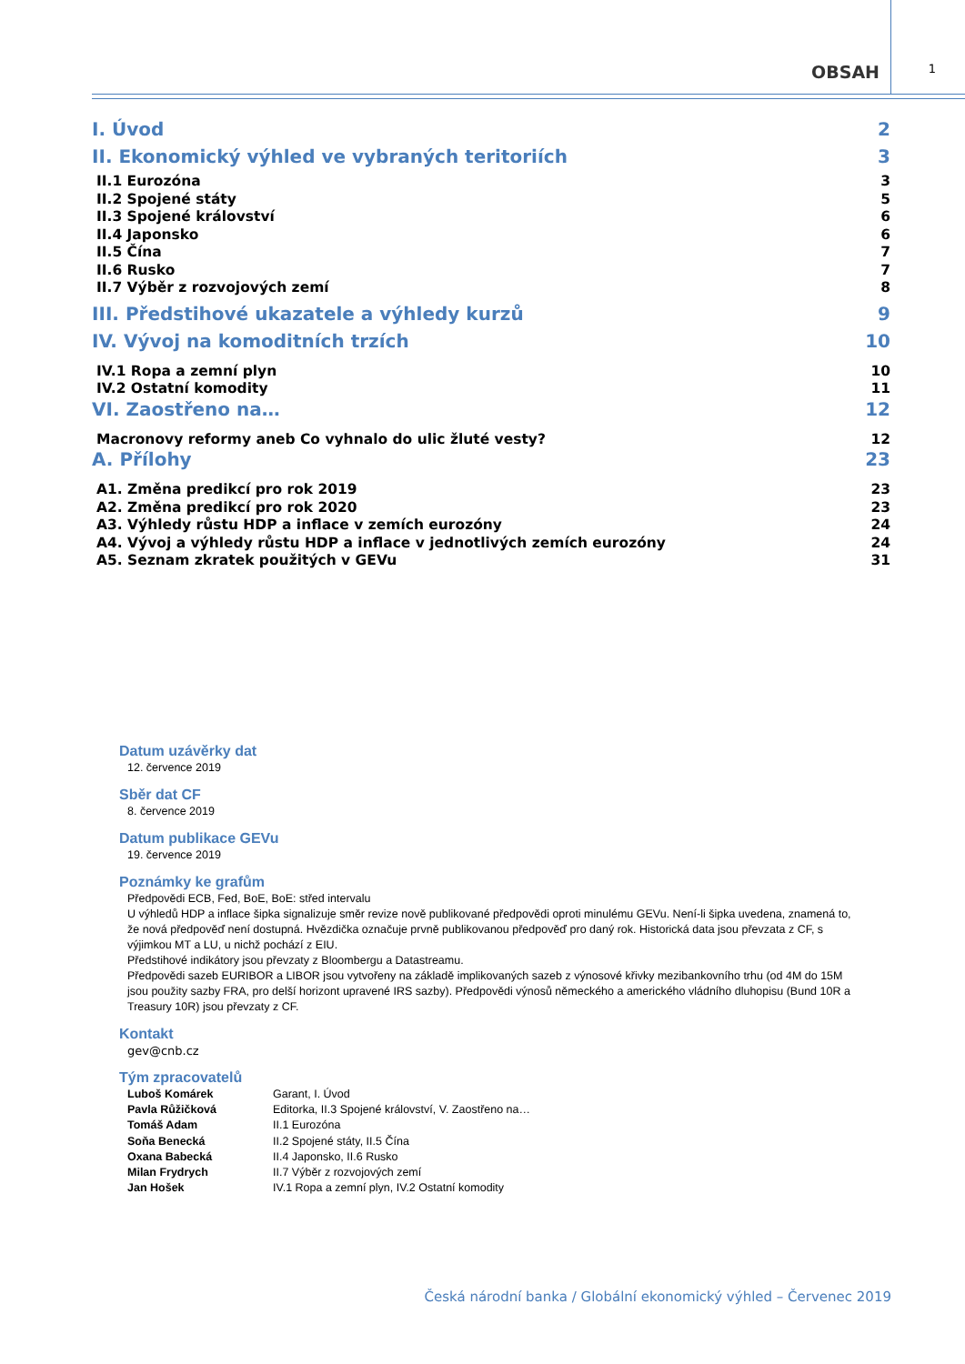OBSAH 1
I. Úvod 2
II. Ekonomický výhled ve vybraných teritoriích 3
II.1 Eurozóna 3
II.2 Spojené státy 5
II.3 Spojené království 6
II.4 Japonsko 6
II.5 Čína 7
II.6 Rusko 7
II.7 Výběr z rozvojových zemí 8
III. Předstihové ukazatele a výhledy kurzů 9
IV. Vývoj na komoditních trzích 10
IV.1 Ropa a zemní plyn 10
IV.2 Ostatní komodity 11
VI. Zaostřeno na… 12
Macronovy reformy aneb Co vyhnalo do ulic žluté vesty? 12
A. Přílohy 23
A1. Změna predikcí pro rok 2019 23
A2. Změna predikcí pro rok 2020 23
A3. Výhledy růstu HDP a inflace v zemích eurozóny 24
A4. Vývoj a výhledy růstu HDP a inflace v jednotlivých zemích eurozóny 24
A5. Seznam zkratek použitých v GEVu 31
Datum uzávěrky dat
12. července 2019
Sběr dat CF
8. července 2019
Datum publikace GEVu
19. července 2019
Poznámky ke grafům
Předpovědi ECB, Fed, BoE, BoE: střed intervalu
U výhledů HDP a inflace šipka signalizuje směr revize nově publikované předpovědi oproti minulému GEVu. Není-li šipka uvedena, znamená to, že nová předpověď není dostupná. Hvězdička označuje prvně publikovanou předpověď pro daný rok. Historická data jsou převzata z CF, s výjimkou MT a LU, u nichž pochází z EIU.
Předstihové indikátory jsou převzaty z Bloombergu a Datastreamu.
Předpovědi sazeb EURIBOR a LIBOR jsou vytvořeny na základě implikovaných sazeb z výnosové křivky mezibankovního trhu (od 4M do 15M jsou použity sazby FRA, pro delší horizont upravené IRS sazby). Předpovědi výnosů německého a amerického vládního dluhopisu (Bund 10R a Treasury 10R) jsou převzaty z CF.
Kontakt
gev@cnb.cz
Tým zpracovatelů
| Luboš Komárek | Garant, I. Úvod |
| Pavla Růžičková | Editorka, II.3 Spojené království, V. Zaostřeno na… |
| Tomáš Adam | II.1 Eurozóna |
| Soňa Benecká | II.2 Spojené státy, II.5 Čína |
| Oxana Babecká | II.4 Japonsko, II.6 Rusko |
| Milan Frydrych | II.7 Výběr z rozvojových zemí |
| Jan Hošek | IV.1 Ropa a zemní plyn, IV.2 Ostatní komodity |
Česká národní banka / Globální ekonomický výhled – Červenec 2019